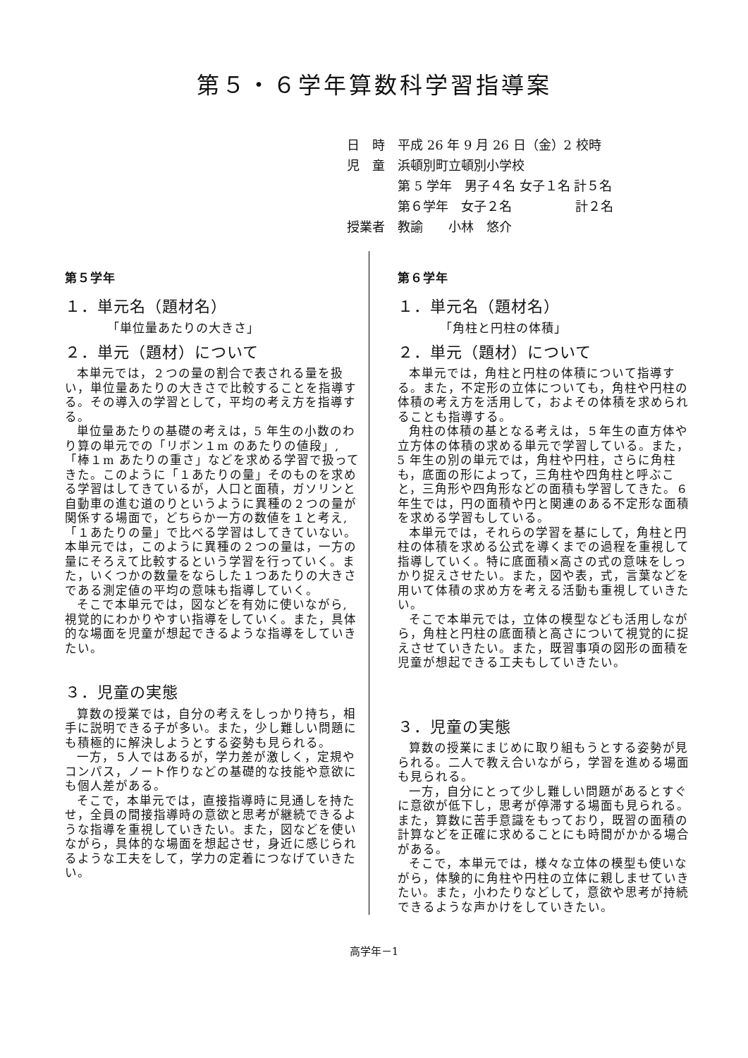第５・６学年算数科学習指導案
日　時　平成 26 年 9 月 26 日（金）2 校時
児　童　浜頓別町立頓別小学校
　　　　第 5 学年　男子４名 女子１名 計５名
　　　　第６学年　女子２名　　　　　計２名
授業者　教諭　　小林　悠介
第５学年
１．単元名（題材名）
「単位量あたりの大きさ」
２．単元（題材）について
本単元では，２つの量の割合で表される量を扱い，単位量あたりの大きさで比較することを指導する。その導入の学習として，平均の考え方を指導する。
単位量あたりの基礎の考えは，5 年生の小数のわり算の単元での「リボン１m のあたりの値段」,「棒１m あたりの重さ」などを求める学習で扱ってきた。このように「１あたりの量」そのものを求める学習はしてきているが，人口と面積，ガソリンと自動車の進む道のりというように異種の２つの量が関係する場面で，どちらか一方の数値を１と考え,「１あたりの量」で比べる学習はしてきていない。本単元では，このように異種の２つの量は，一方の量にそろえて比較するという学習を行っていく。また，いくつかの数量をならした１つあたりの大きさである測定値の平均の意味も指導していく。
そこで本単元では，図などを有効に使いながら,視覚的にわかりやすい指導をしていく。また，具体的な場面を児童が想起できるような指導をしていきたい。
３．児童の実態
算数の授業では，自分の考えをしっかり持ち，相手に説明できる子が多い。また，少し難しい問題にも積極的に解決しようとする姿勢も見られる。
一方，５人ではあるが，学力差が激しく，定規やコンパス，ノート作りなどの基礎的な技能や意欲にも個人差がある。
そこで，本単元では，直接指導時に見通しを持たせ，全員の間接指導時の意欲と思考が継続できるような指導を重視していきたい。また，図などを使いながら，具体的な場面を想起させ，身近に感じられるような工夫をして，学力の定着につなげていきたい。
第６学年
１．単元名（題材名）
「角柱と円柱の体積」
２．単元（題材）について
本単元では，角柱と円柱の体積について指導する。また，不定形の立体についても，角柱や円柱の体積の考え方を活用して，およその体積を求められることも指導する。
角柱の体積の基となる考えは，５年生の直方体や立方体の体積の求める単元で学習している。また，5 年生の別の単元では，角柱や円柱，さらに角柱も，底面の形によって，三角柱や四角柱と呼ぶこと，三角形や四角形などの面積も学習してきた。６年生では，円の面積や円と関連のある不定形な面積を求める学習もしている。
本単元では，それらの学習を基にして，角柱と円柱の体積を求める公式を導くまでの過程を重視して指導していく。特に底面積×高さの式の意味をしっかり捉えさせたい。また，図や表，式，言葉などを用いて体積の求め方を考える活動も重視していきたい。
そこで本単元では，立体の模型なども活用しながら，角柱と円柱の底面積と高さについて視覚的に捉えさせていきたい。また，既習事項の図形の面積を児童が想起できる工夫もしていきたい。
３．児童の実態
算数の授業にまじめに取り組もうとする姿勢が見られる。二人で教え合いながら，学習を進める場面も見られる。
一方，自分にとって少し難しい問題があるとすぐに意欲が低下し，思考が停滞する場面も見られる。また，算数に苦手意識をもっており，既習の面積の計算などを正確に求めることにも時間がかかる場合がある。
そこで，本単元では，様々な立体の模型も使いながら，体験的に角柱や円柱の立体に親しませていきたい。また，小わたりなどして，意欲や思考が持続できるような声かけをしていきたい。
高学年－1